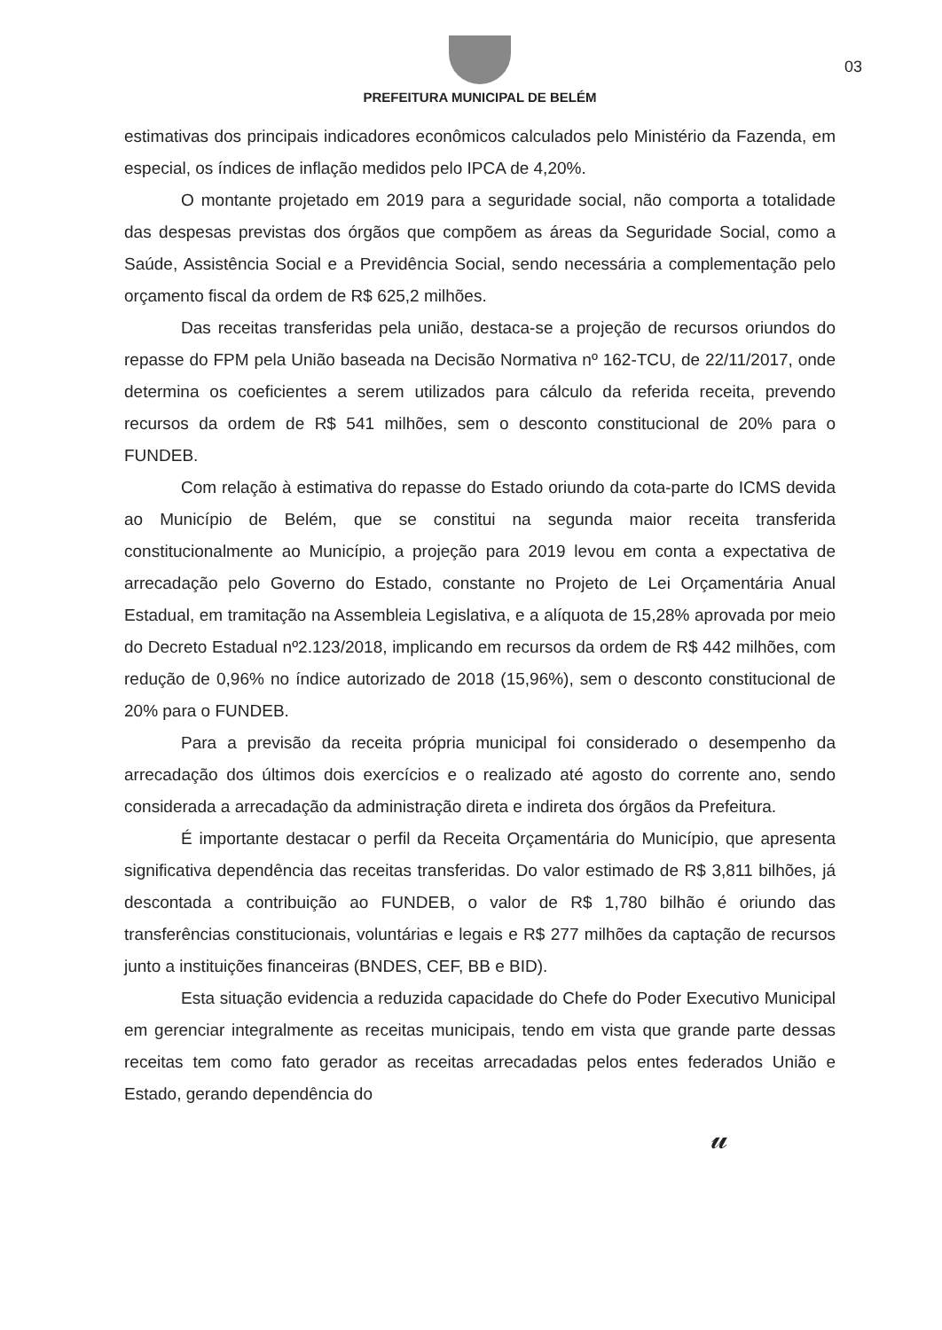03
PREFEITURA MUNICIPAL DE BELÉM
estimativas dos principais indicadores econômicos calculados pelo Ministério da Fazenda, em especial, os índices de inflação medidos pelo IPCA de 4,20%.
O montante projetado em 2019 para a seguridade social, não comporta a totalidade das despesas previstas dos órgãos que compõem as áreas da Seguridade Social, como a Saúde, Assistência Social e a Previdência Social, sendo necessária a complementação pelo orçamento fiscal da ordem de R$ 625,2 milhões.
Das receitas transferidas pela união, destaca-se a projeção de recursos oriundos do repasse do FPM pela União baseada na Decisão Normativa nº 162-TCU, de 22/11/2017, onde determina os coeficientes a serem utilizados para cálculo da referida receita, prevendo recursos da ordem de R$ 541 milhões, sem o desconto constitucional de 20% para o FUNDEB.
Com relação à estimativa do repasse do Estado oriundo da cota-parte do ICMS devida ao Município de Belém, que se constitui na segunda maior receita transferida constitucionalmente ao Município, a projeção para 2019 levou em conta a expectativa de arrecadação pelo Governo do Estado, constante no Projeto de Lei Orçamentária Anual Estadual, em tramitação na Assembleia Legislativa, e a alíquota de 15,28% aprovada por meio do Decreto Estadual nº2.123/2018, implicando em recursos da ordem de R$ 442 milhões, com redução de 0,96% no índice autorizado de 2018 (15,96%), sem o desconto constitucional de 20% para o FUNDEB.
Para a previsão da receita própria municipal foi considerado o desempenho da arrecadação dos últimos dois exercícios e o realizado até agosto do corrente ano, sendo considerada a arrecadação da administração direta e indireta dos órgãos da Prefeitura.
É importante destacar o perfil da Receita Orçamentária do Município, que apresenta significativa dependência das receitas transferidas. Do valor estimado de R$ 3,811 bilhões, já descontada a contribuição ao FUNDEB, o valor de R$ 1,780 bilhão é oriundo das transferências constitucionais, voluntárias e legais e R$ 277 milhões da captação de recursos junto a instituições financeiras (BNDES, CEF, BB e BID).
Esta situação evidencia a reduzida capacidade do Chefe do Poder Executivo Municipal em gerenciar integralmente as receitas municipais, tendo em vista que grande parte dessas receitas tem como fato gerador as receitas arrecadadas pelos entes federados União e Estado, gerando dependência do
𝓊